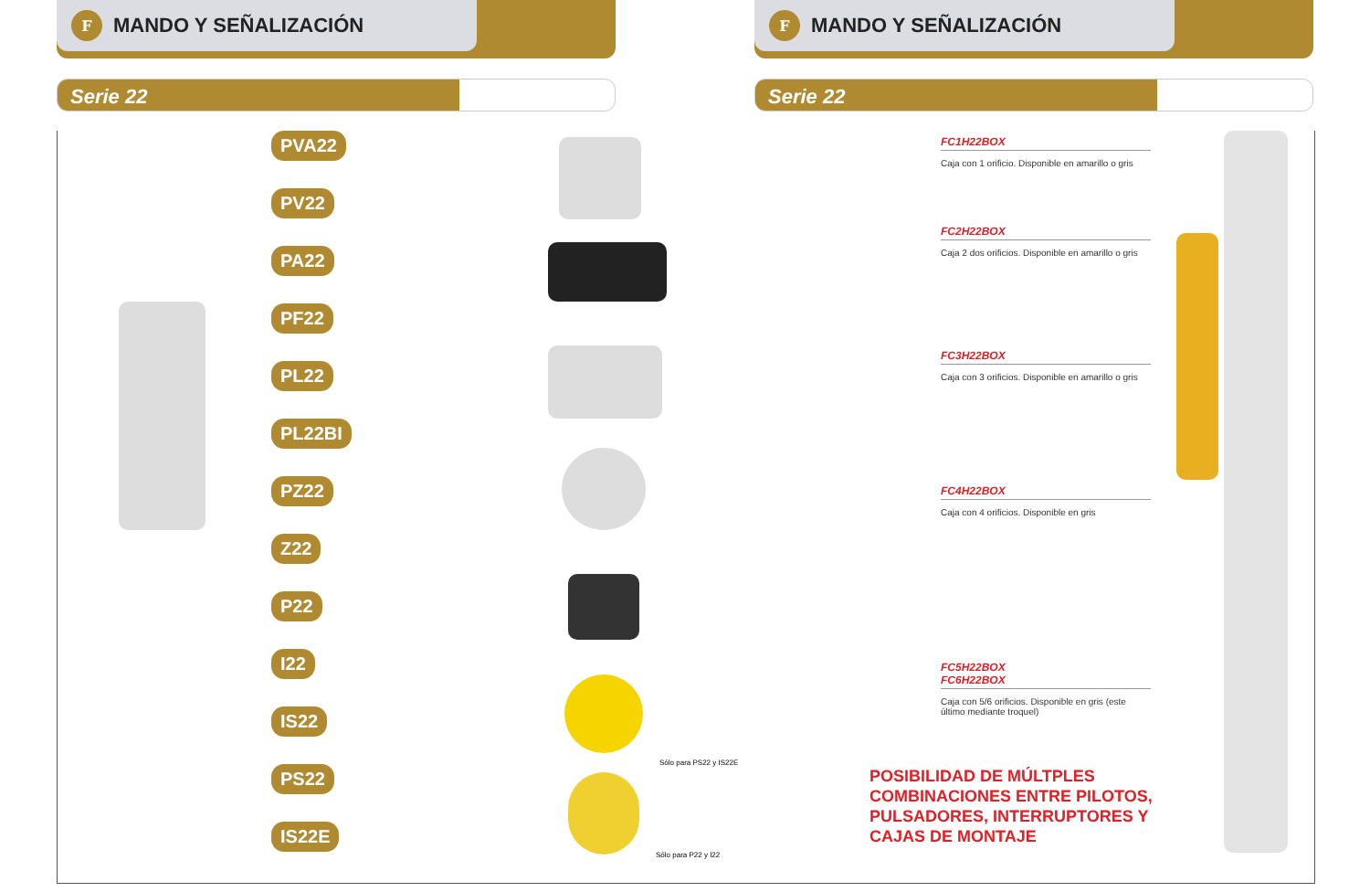F
MANDO Y SEÑALIZACIÓN
Serie 22
F
MANDO Y SEÑALIZACIÓN
Serie 22
PVA22 PV22 PA22 PF22 PL22 PL22BI PZ22 Z22 P22 I22 IS22 PS22 IS22E
Sólo para PS22 y IS22E
Sólo para P22 y I22
FC1H22BOX
Caja con 1 orificio. Disponible en amarillo o gris
FC2H22BOX
Caja 2 dos orificios. Disponible en amarillo o gris
FC3H22BOX
Caja con 3 orificios. Disponible en amarillo o gris
FC4H22BOX
Caja con 4 orificios. Disponible en gris
FC5H22BOX
FC6H22BOX
Caja con 5/6 orificios. Disponible en gris (este último mediante troquel)
POSIBILIDAD DE MÚLTPLES
COMBINACIONES ENTRE PILOTOS,
PULSADORES, INTERRUPTORES Y
CAJAS DE MONTAJE